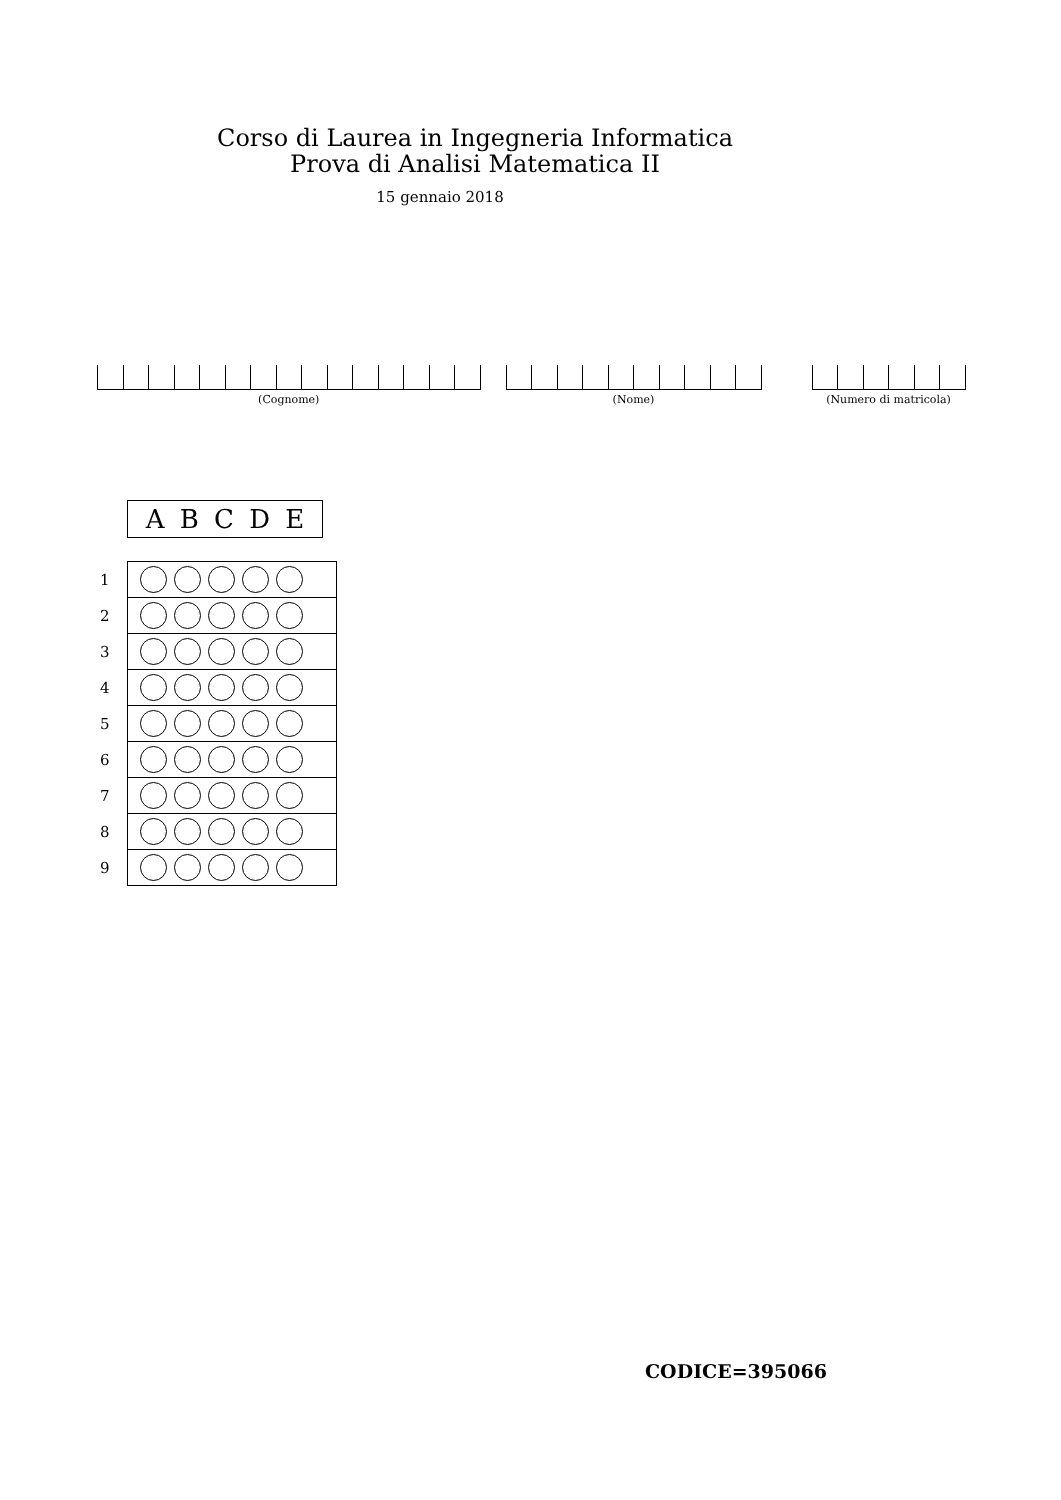Corso di Laurea in Ingegneria Informatica
Prova di Analisi Matematica II
15 gennaio 2018
(Cognome) (Nome) (Numero di matricola)
ABCDE
| 1 | |
| 2 | |
| 3 | |
| 4 | |
| 5 | |
| 6 | |
| 7 | |
| 8 | |
| 9 | |
CODICE=395066